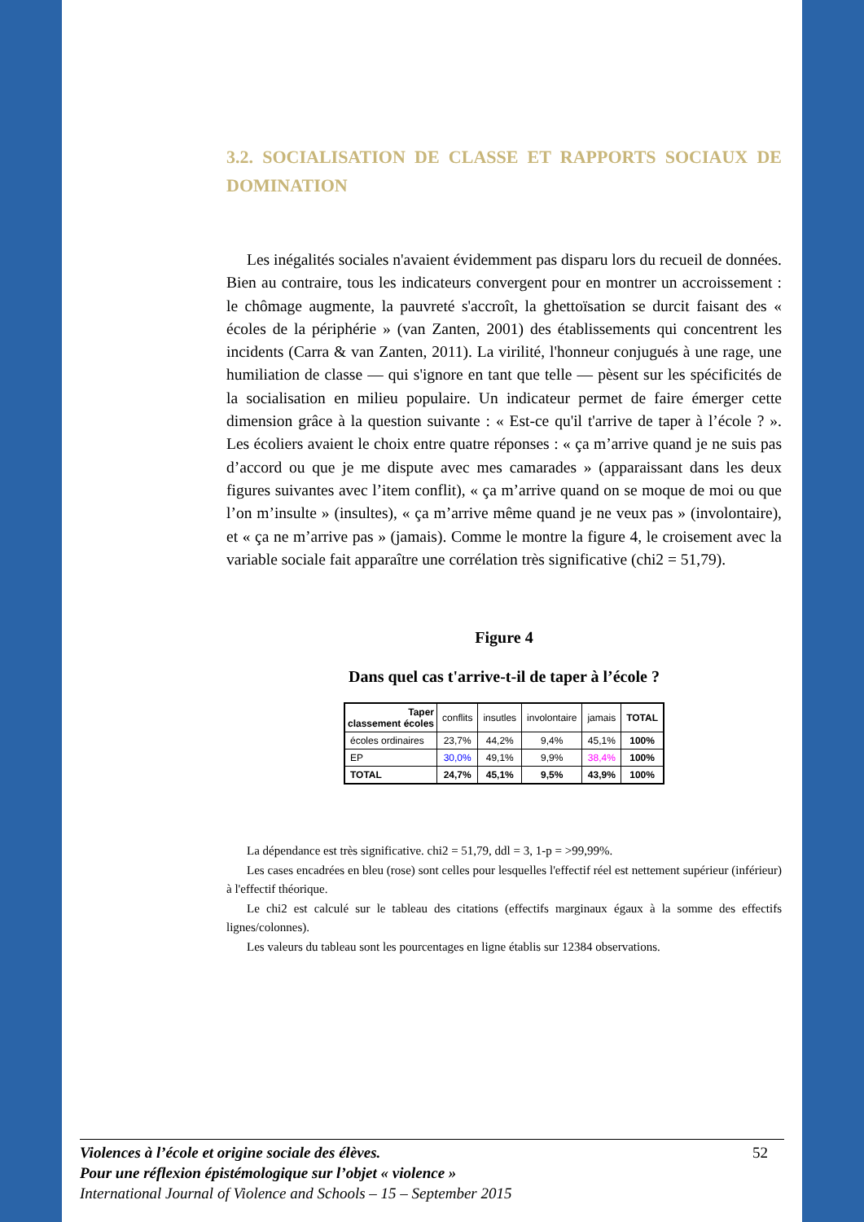3.2. SOCIALISATION DE CLASSE ET RAPPORTS SOCIAUX DE DOMINATION
Les inégalités sociales n'avaient évidemment pas disparu lors du recueil de données. Bien au contraire, tous les indicateurs convergent pour en montrer un accroissement : le chômage augmente, la pauvreté s'accroît, la ghettoïsation se durcit faisant des « écoles de la périphérie » (van Zanten, 2001) des établissements qui concentrent les incidents (Carra & van Zanten, 2011). La virilité, l'honneur conjugués à une rage, une humiliation de classe — qui s'ignore en tant que telle — pèsent sur les spécificités de la socialisation en milieu populaire. Un indicateur permet de faire émerger cette dimension grâce à la question suivante : « Est-ce qu'il t'arrive de taper à l’école ? ». Les écoliers avaient le choix entre quatre réponses : « ça m’arrive quand je ne suis pas d’accord ou que je me dispute avec mes camarades » (apparaissant dans les deux figures suivantes avec l’item conflit), « ça m’arrive quand on se moque de moi ou que l’on m’insulte » (insultes), « ça m’arrive même quand je ne veux pas » (involontaire), et « ça ne m’arrive pas » (jamais). Comme le montre la figure 4, le croisement avec la variable sociale fait apparaître une corrélation très significative (chi2 = 51,79).
Figure 4
Dans quel cas t'arrive-t-il de taper à l’école ?
| Taper classement écoles | conflits | insutles | involontaire | jamais | TOTAL |
| --- | --- | --- | --- | --- | --- |
| écoles ordinaires | 23,7% | 44,2% | 9,4% | 45,1% | 100% |
| EP | 30,0% | 49,1% | 9,9% | 38,4% | 100% |
| TOTAL | 24,7% | 45,1% | 9,5% | 43,9% | 100% |
La dépendance est très significative. chi2 = 51,79, ddl = 3, 1-p = >99,99%.
Les cases encadrées en bleu (rose) sont celles pour lesquelles l'effectif réel est nettement supérieur (inférieur) à l'effectif théorique.
Le chi2 est calculé sur le tableau des citations (effectifs marginaux égaux à la somme des effectifs lignes/colonnes).
Les valeurs du tableau sont les pourcentages en ligne établis sur 12384 observations.
Violences à l’école et origine sociale des élèves. 52
Pour une réflexion épistémologique sur l’objet « violence »
International Journal of Violence and Schools – 15 – September 2015